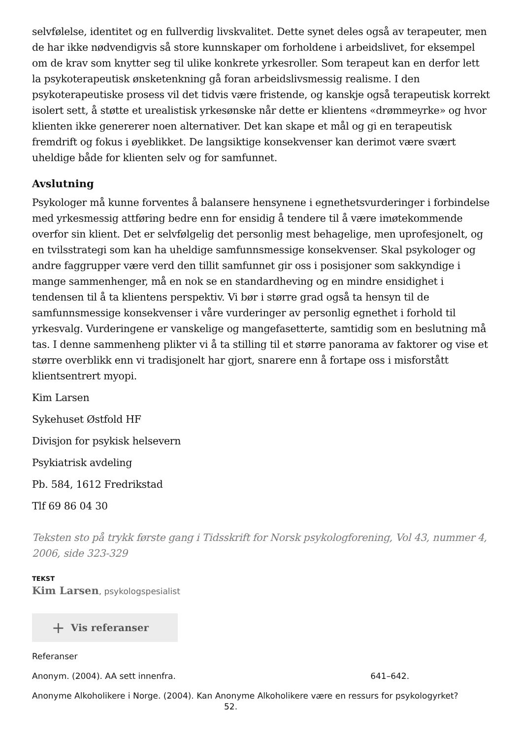selvfølelse, identitet og en fullverdig livskvalitet. Dette synet deles også av terapeuter, men de har ikke nødvendigvis så store kunnskaper om forholdene i arbeidslivet, for eksempel om de krav som knytter seg til ulike konkrete yrkesroller. Som terapeut kan en derfor lett la psykoterapeutisk ønsketenkning gå foran arbeidslivsmessig realisme. I den psykoterapeutiske prosess vil det tidvis være fristende, og kanskje også terapeutisk korrekt isolert sett, å støtte et urealistisk yrkesønske når dette er klientens «drømmeyrke» og hvor klienten ikke genererer noen alternativer. Det kan skape et mål og gi en terapeutisk fremdrift og fokus i øyeblikket. De langsiktige konsekvenser kan derimot være svært uheldige både for klienten selv og for samfunnet.
Avslutning
Psykologer må kunne forventes å balansere hensynene i egnethetsvurderinger i forbindelse med yrkesmessig attføring bedre enn for ensidig å tendere til å være imøtekommende overfor sin klient. Det er selvfølgelig det personlig mest behagelige, men uprofesjonelt, og en tvilsstrategi som kan ha uheldige samfunnsmessige konsekvenser. Skal psykologer og andre faggrupper være verd den tillit samfunnet gir oss i posisjoner som sakkyndige i mange sammenhenger, må en nok se en standardheving og en mindre ensidighet i tendensen til å ta klientens perspektiv. Vi bør i større grad også ta hensyn til de samfunnsmessige konsekvenser i våre vurderinger av personlig egnethet i forhold til yrkesvalg. Vurderingene er vanskelige og mangefasetterte, samtidig som en beslutning må tas. I denne sammenheng plikter vi å ta stilling til et større panorama av faktorer og vise et større overblikk enn vi tradisjonelt har gjort, snarere enn å fortape oss i misforstått klientsentrert myopi.
Kim Larsen
Sykehuset Østfold HF
Divisjon for psykisk helsevern
Psykiatrisk avdeling
Pb. 584, 1612 Fredrikstad
Tlf 69 86 04 30
Teksten sto på trykk første gang i Tidsskrift for Norsk psykologforening, Vol 43, nummer 4, 2006, side 323-329
TEKST
Kim Larsen, psykologspesialist
+ Vis referanser
Referanser
Anonym. (2004). AA sett innenfra. 641–642.
Anonyme Alkoholikere i Norge. (2004). Kan Anonyme Alkoholikere være en ressurs for psykologyrket? 52.